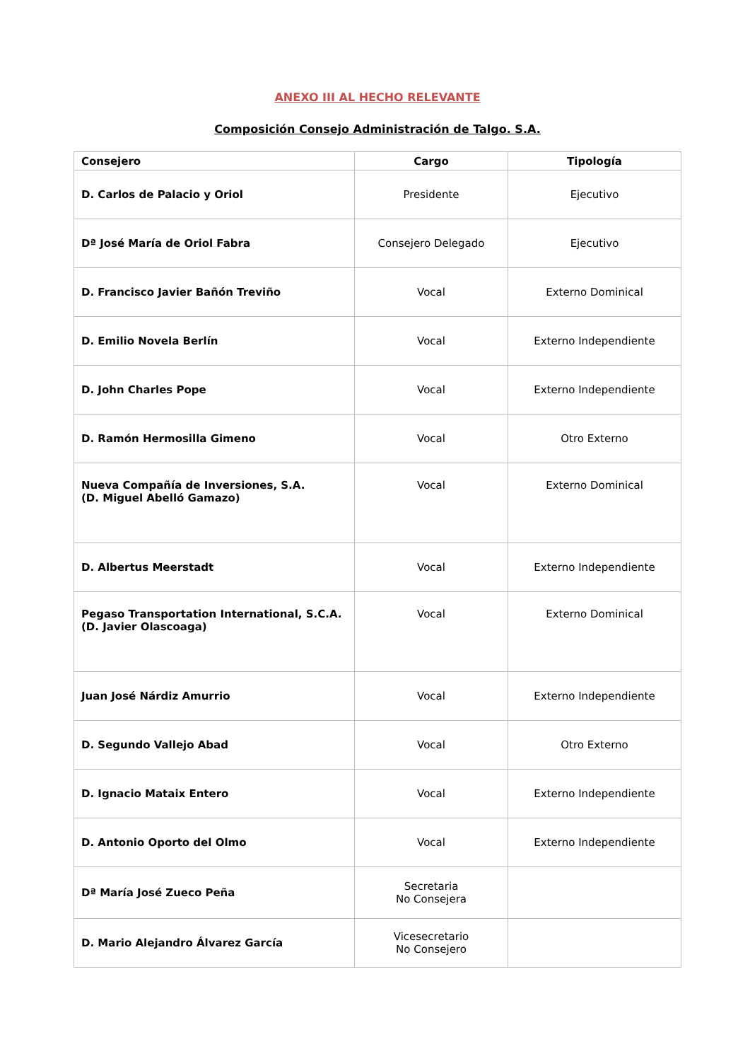ANEXO III AL HECHO RELEVANTE
Composición Consejo Administración de Talgo. S.A.
| Consejero | Cargo | Tipología |
| --- | --- | --- |
| D. Carlos de Palacio y Oriol | Presidente | Ejecutivo |
| Dª José María de Oriol Fabra | Consejero Delegado | Ejecutivo |
| D. Francisco Javier Bañón Treviño | Vocal | Externo Dominical |
| D. Emilio Novela Berlín | Vocal | Externo Independiente |
| D. John Charles Pope | Vocal | Externo Independiente |
| D. Ramón Hermosilla Gimeno | Vocal | Otro Externo |
| Nueva Compañía de Inversiones, S.A. (D. Miguel Abelló Gamazo) | Vocal | Externo Dominical |
| D. Albertus Meerstadt | Vocal | Externo Independiente |
| Pegaso Transportation International, S.C.A. (D. Javier Olascoaga) | Vocal | Externo Dominical |
| Juan José Nárdiz Amurrio | Vocal | Externo Independiente |
| D. Segundo Vallejo Abad | Vocal | Otro Externo |
| D. Ignacio Mataix Entero | Vocal | Externo Independiente |
| D. Antonio Oporto del Olmo | Vocal | Externo Independiente |
| Dª María José Zueco Peña | Secretaria No Consejera | |
| D. Mario Alejandro Álvarez García | Vicesecretario No Consejero | |